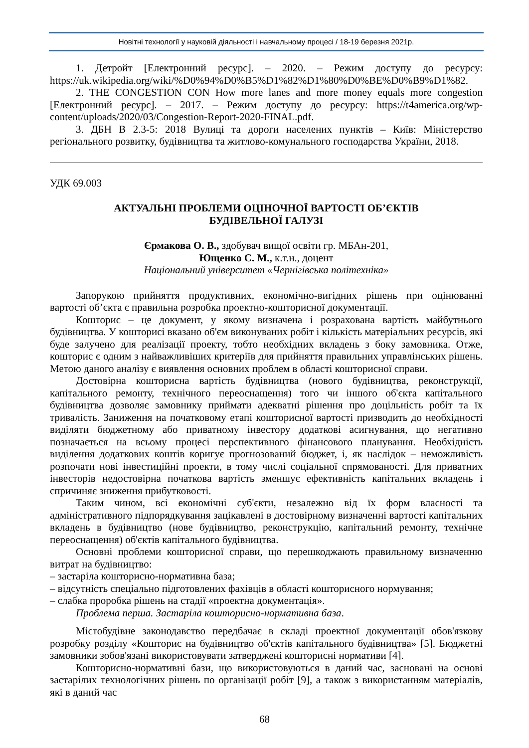Новітні технології у науковій діяльності і навчальному процесі / 18-19 березня 2021р.
1. Детройт [Електронний ресурс]. – 2020. – Режим доступу до ресурсу: https://uk.wikipedia.org/wiki/%D0%94%D0%B5%D1%82%D1%80%D0%BE%D0%B9%D1%82.
2. THE CONGESTION CON How more lanes and more money equals more congestion [Електронний ресурс]. – 2017. – Режим доступу до ресурсу: https://t4america.org/wp-content/uploads/2020/03/Congestion-Report-2020-FINAL.pdf.
3. ДБН В 2.3-5: 2018 Вулиці та дороги населених пунктів – Київ: Міністерство регіонального розвитку, будівництва та житлово-комунального господарства України, 2018.
УДК 69.003
АКТУАЛЬНІ ПРОБЛЕМИ ОЦІНОЧНОЇ ВАРТОСТІ ОБ’ЄКТІВ
БУДІВЕЛЬНОЇ ГАЛУЗІ
Єрмакова О. В., здобувач вищої освіти гр. МБАн-201,
Ющенко С. М., к.т.н., доцент
Національний університет «Чернігівська політехніка»
Запорукою прийняття продуктивних, економічно-вигідних рішень при оцінюванні вартості об’єкта є правильна розробка проектно-кошторисної документації.
Кошторис – це документ, у якому визначена і розрахована вартість майбутнього будівництва. У кошторисі вказано об'єм виконуваних робіт і кількість матеріальних ресурсів, які буде залучено для реалізації проекту, тобто необхідних вкладень з боку замовника. Отже, кошторис є одним з найважливіших критеріїв для прийняття правильних управлінських рішень. Метою даного аналізу є виявлення основних проблем в області кошторисної справи.
Достовірна кошторисна вартість будівництва (нового будівництва, реконструкції, капітального ремонту, технічного переоснащення) того чи іншого об'єкта капітального будівництва дозволяє замовнику приймати адекватні рішення про доцільність робіт та їх тривалість. Заниження на початковому етапі кошторисної вартості призводить до необхідності виділяти бюджетному або приватному інвестору додаткові асигнування, що негативно позначається на всьому процесі перспективного фінансового планування. Необхідність виділення додаткових коштів коригує прогнозований бюджет, і, як наслідок – неможливість розпочати нові інвестиційні проекти, в тому числі соціальної спрямованості. Для приватних інвесторів недостовірна початкова вартість зменшує ефективність капітальних вкладень і спричиняє зниження прибутковості.
Таким чином, всі економічні суб'єкти, незалежно від їх форм власності та адміністративного підпорядкування зацікавлені в достовірному визначенні вартості капітальних вкладень в будівництво (нове будівництво, реконструкцію, капітальний ремонту, технічне переоснащення) об'єктів капітального будівництва.
Основні проблеми кошторисної справи, що перешкоджають правильному визначенню витрат на будівництво:
– застаріла кошторисно-нормативна база;
– відсутність спеціально підготовлених фахівців в області кошторисного нормування;
– слабка проробка рішень на стадії «проектна документація».
Проблема перша. Застаріла кошторисно-нормативна база.
Містобудівне законодавство передбачає в складі проектної документації обов'язкову розробку розділу «Кошторис на будівництво об'єктів капітального будівництва» [5]. Бюджетні замовники зобов'язані використовувати затверджені кошторисні нормативи [4].
Кошторисно-нормативні бази, що використовуються в даний час, засновані на основі застарілих технологічних рішень по організації робіт [9], а також з використанням матеріалів, які в даний час
68